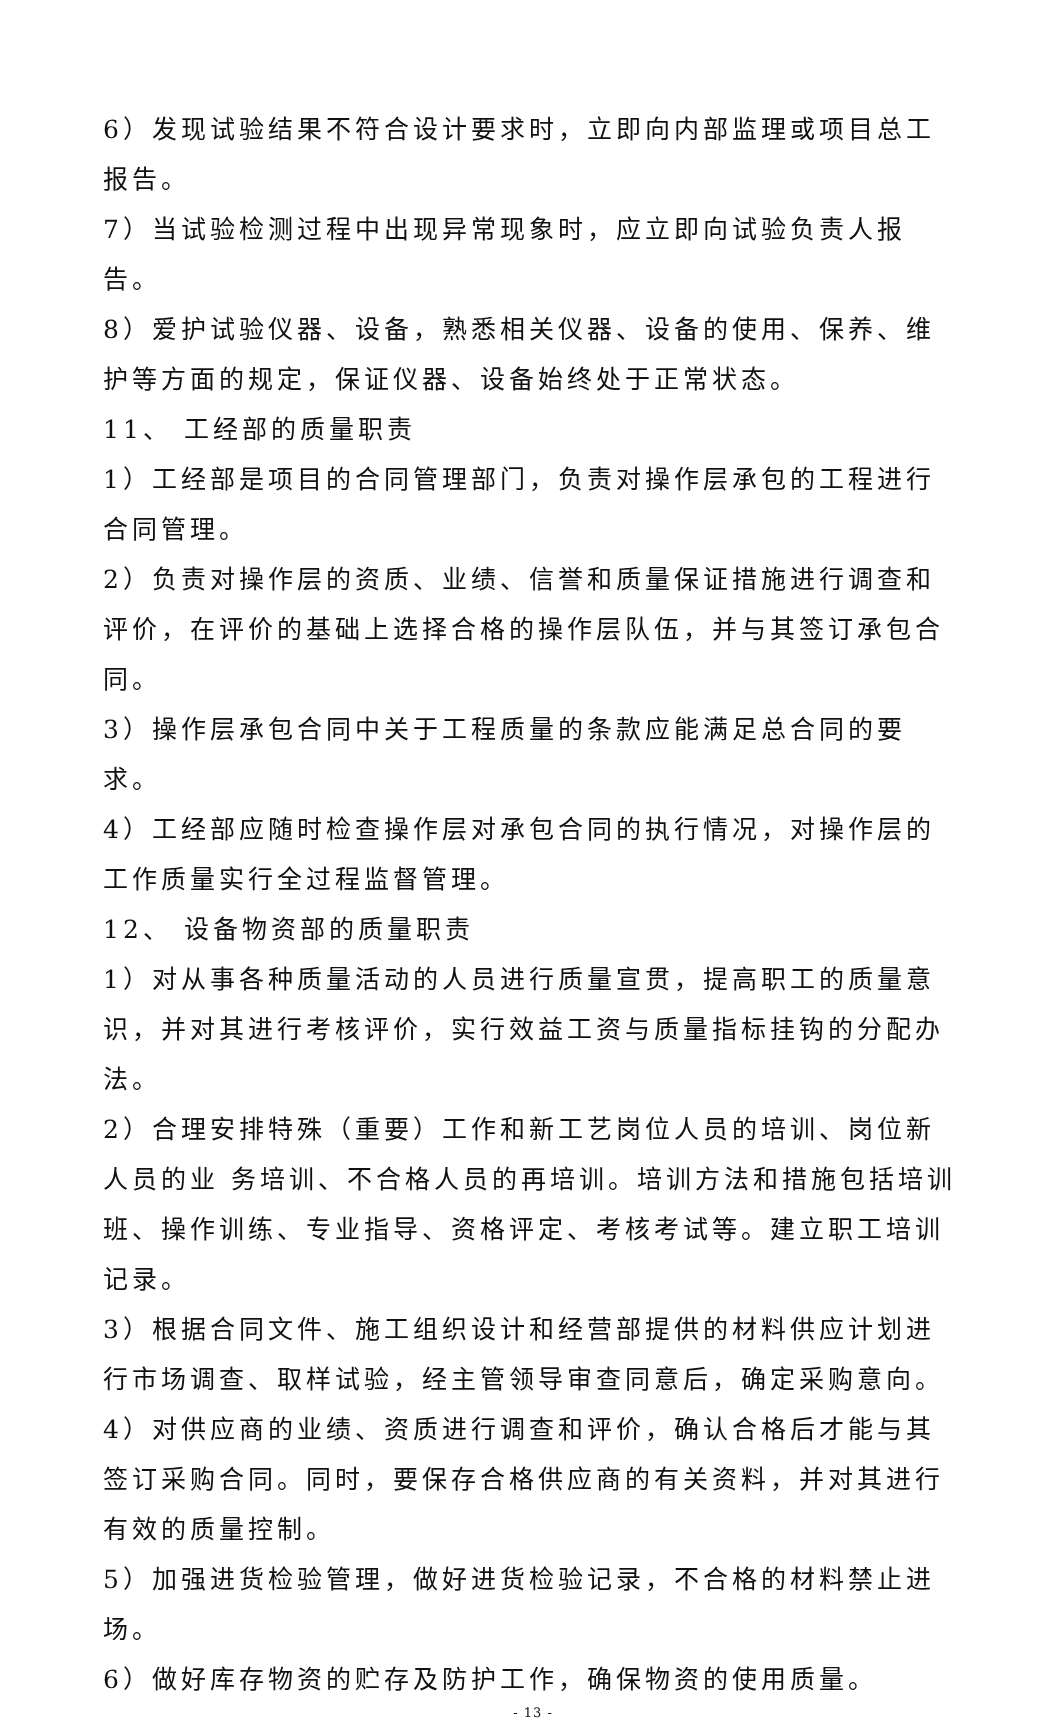6）发现试验结果不符合设计要求时，立即向内部监理或项目总工报告。
7）当试验检测过程中出现异常现象时，应立即向试验负责人报告。
8）爱护试验仪器、设备，熟悉相关仪器、设备的使用、保养、维护等方面的规定，保证仪器、设备始终处于正常状态。
11、 工经部的质量职责
1）工经部是项目的合同管理部门，负责对操作层承包的工程进行合同管理。
2）负责对操作层的资质、业绩、信誉和质量保证措施进行调查和评价，在评价的基础上选择合格的操作层队伍，并与其签订承包合同。
3）操作层承包合同中关于工程质量的条款应能满足总合同的要求。
4）工经部应随时检查操作层对承包合同的执行情况，对操作层的工作质量实行全过程监督管理。
12、 设备物资部的质量职责
1）对从事各种质量活动的人员进行质量宣贯，提高职工的质量意识，并对其进行考核评价，实行效益工资与质量指标挂钩的分配办法。
2）合理安排特殊（重要）工作和新工艺岗位人员的培训、岗位新人员的业 务培训、不合格人员的再培训。培训方法和措施包括培训班、操作训练、专业指导、资格评定、考核考试等。建立职工培训记录。
3）根据合同文件、施工组织设计和经营部提供的材料供应计划进行市场调查、取样试验，经主管领导审查同意后，确定采购意向。
4）对供应商的业绩、资质进行调查和评价，确认合格后才能与其签订采购合同。同时，要保存合格供应商的有关资料，并对其进行有效的质量控制。
5）加强进货检验管理，做好进货检验记录，不合格的材料禁止进场。
6）做好库存物资的贮存及防护工作，确保物资的使用质量。
- 13 -